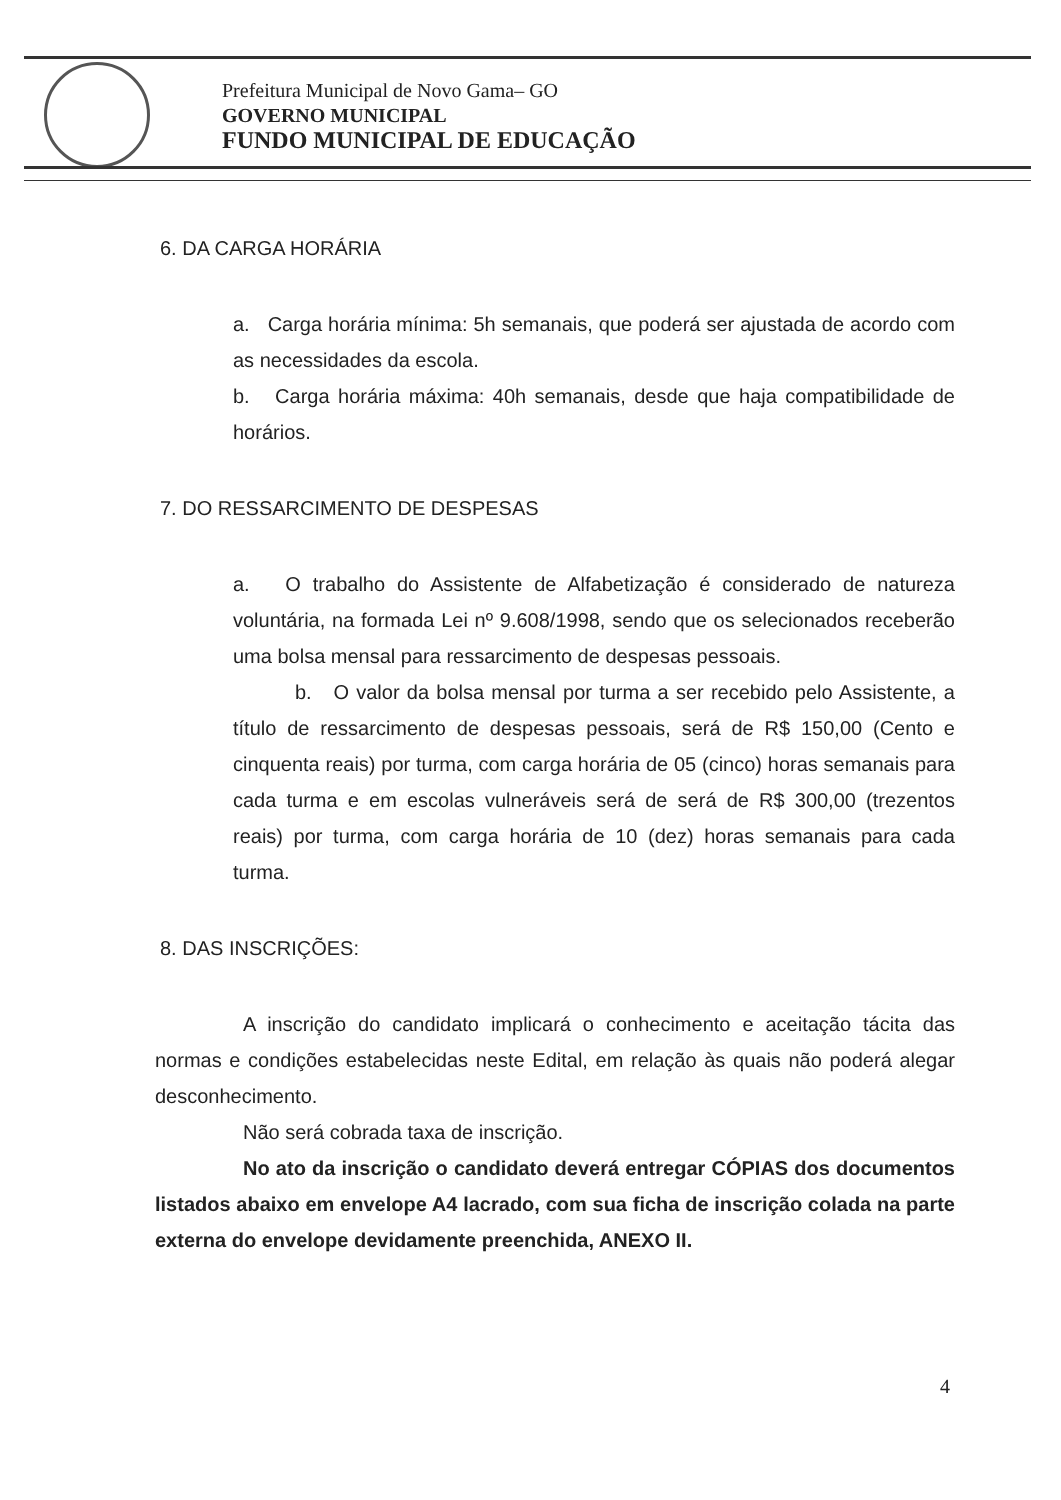Prefeitura Municipal de Novo Gama– GO
GOVERNO MUNICIPAL
FUNDO MUNICIPAL DE EDUCAÇÃO
6. DA CARGA HORÁRIA
a. Carga horária mínima: 5h semanais, que poderá ser ajustada de acordo com as necessidades da escola.
b. Carga horária máxima: 40h semanais, desde que haja compatibilidade de horários.
7. DO RESSARCIMENTO DE DESPESAS
a. O trabalho do Assistente de Alfabetização é considerado de natureza voluntária, na formada Lei nº 9.608/1998, sendo que os selecionados receberão uma bolsa mensal para ressarcimento de despesas pessoais.
b. O valor da bolsa mensal por turma a ser recebido pelo Assistente, a título de ressarcimento de despesas pessoais, será de R$ 150,00 (Cento e cinquenta reais) por turma, com carga horária de 05 (cinco) horas semanais para cada turma e em escolas vulneráveis será de será de R$ 300,00 (trezentos reais) por turma, com carga horária de 10 (dez) horas semanais para cada turma.
8. DAS INSCRIÇÕES:
A inscrição do candidato implicará o conhecimento e aceitação tácita das normas e condições estabelecidas neste Edital, em relação às quais não poderá alegar desconhecimento.
Não será cobrada taxa de inscrição.
No ato da inscrição o candidato deverá entregar CÓPIAS dos documentos listados abaixo em envelope A4 lacrado, com sua ficha de inscrição colada na parte externa do envelope devidamente preenchida, ANEXO II.
4